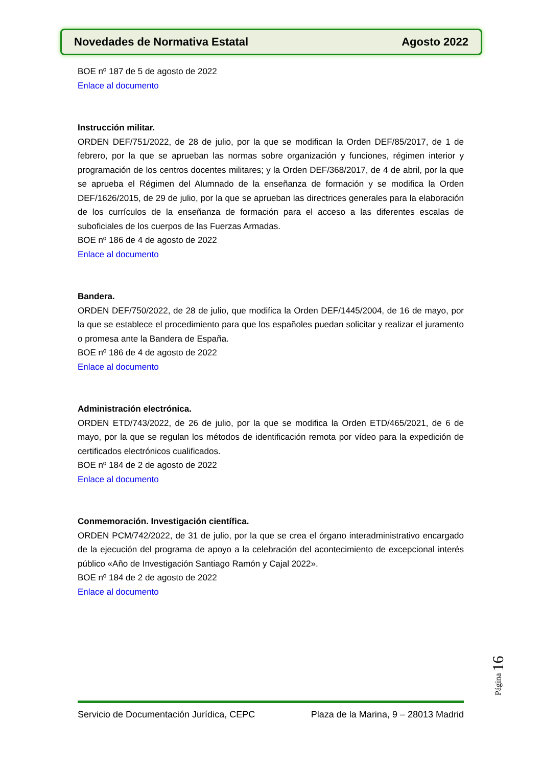Novedades de Normativa Estatal Agosto 2022
BOE nº 187 de 5 de agosto de 2022
Enlace al documento
Instrucción militar.
ORDEN DEF/751/2022, de 28 de julio, por la que se modifican la Orden DEF/85/2017, de 1 de febrero, por la que se aprueban las normas sobre organización y funciones, régimen interior y programación de los centros docentes militares; y la Orden DEF/368/2017, de 4 de abril, por la que se aprueba el Régimen del Alumnado de la enseñanza de formación y se modifica la Orden DEF/1626/2015, de 29 de julio, por la que se aprueban las directrices generales para la elaboración de los currículos de la enseñanza de formación para el acceso a las diferentes escalas de suboficiales de los cuerpos de las Fuerzas Armadas.
BOE nº 186 de 4 de agosto de 2022
Enlace al documento
Bandera.
ORDEN DEF/750/2022, de 28 de julio, que modifica la Orden DEF/1445/2004, de 16 de mayo, por la que se establece el procedimiento para que los españoles puedan solicitar y realizar el juramento o promesa ante la Bandera de España.
BOE nº 186 de 4 de agosto de 2022
Enlace al documento
Administración electrónica.
ORDEN ETD/743/2022, de 26 de julio, por la que se modifica la Orden ETD/465/2021, de 6 de mayo, por la que se regulan los métodos de identificación remota por vídeo para la expedición de certificados electrónicos cualificados.
BOE nº 184 de 2 de agosto de 2022
Enlace al documento
Conmemoración. Investigación científica.
ORDEN PCM/742/2022, de 31 de julio, por la que se crea el órgano interadministrativo encargado de la ejecución del programa de apoyo a la celebración del acontecimiento de excepcional interés público «Año de Investigación Santiago Ramón y Cajal 2022».
BOE nº 184 de 2 de agosto de 2022
Enlace al documento
Página 16
Servicio de Documentación Jurídica, CEPC Plaza de la Marina, 9 – 28013 Madrid